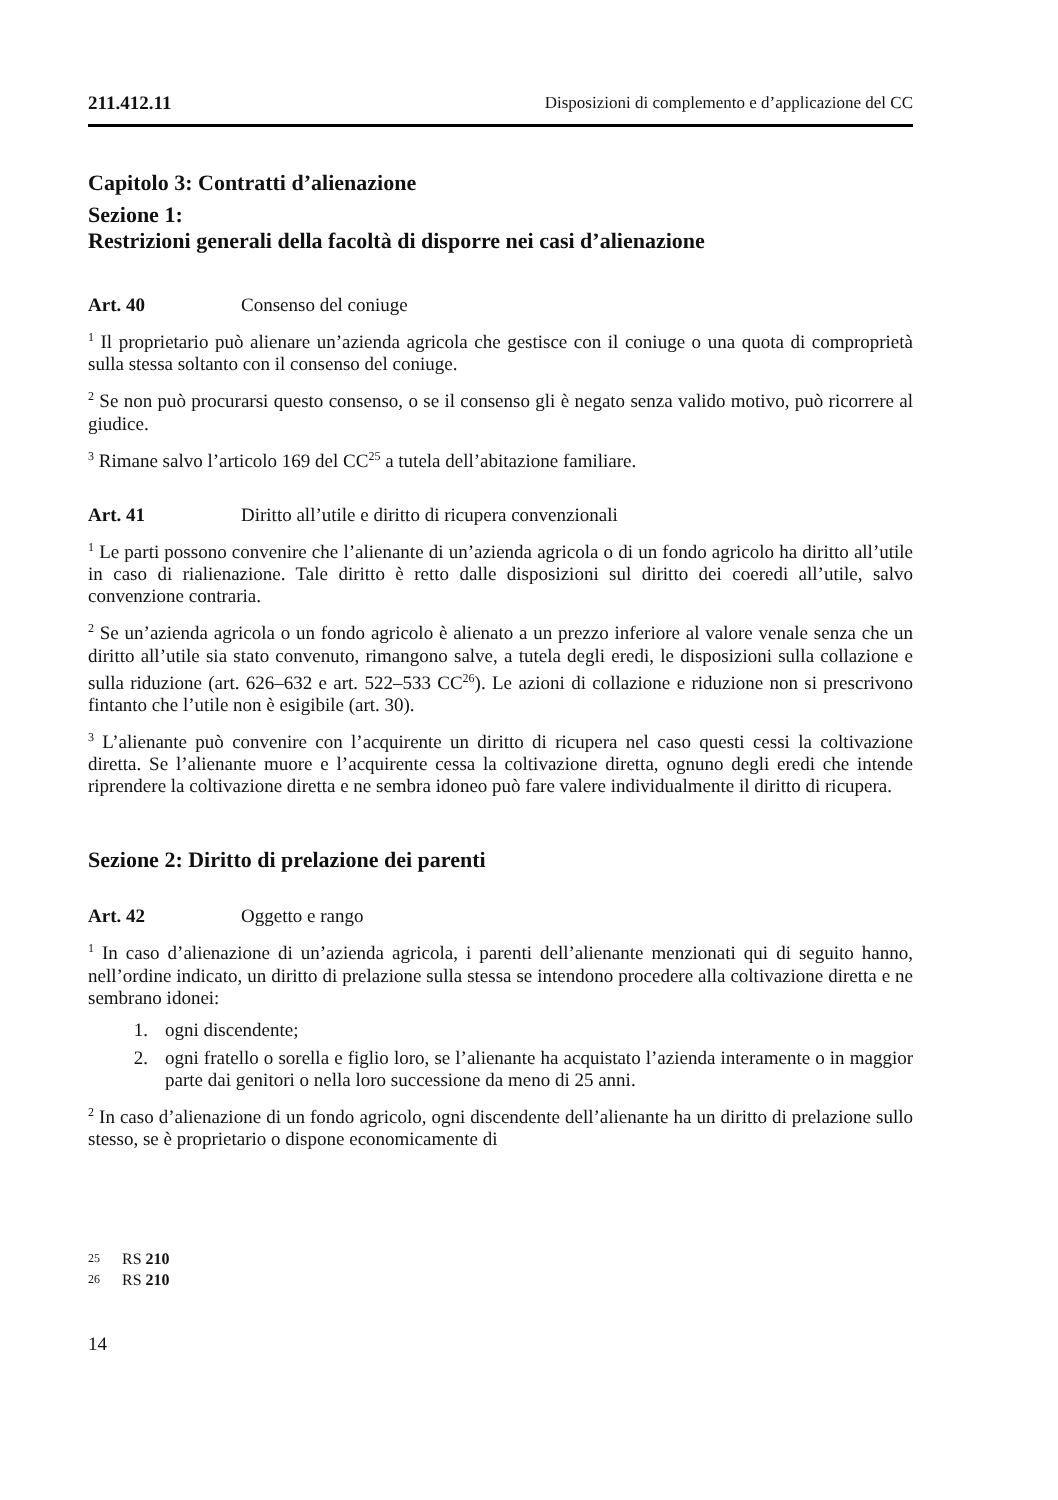211.412.11 Disposizioni di complemento e d’applicazione del CC
Capitolo 3: Contratti d’alienazione
Sezione 1:
Restrizioni generali della facoltà di disporre nei casi d’alienazione
Art. 40 Consenso del coniuge
<sup>1</sup> Il proprietario può alienare un’azienda agricola che gestisce con il coniuge o una quota di comproprietà sulla stessa soltanto con il consenso del coniuge.
<sup>2</sup> Se non può procurarsi questo consenso, o se il consenso gli è negato senza valido motivo, può ricorrere al giudice.
<sup>3</sup> Rimane salvo l’articolo 169 del CC<sup>25</sup> a tutela dell’abitazione familiare.
Art. 41 Diritto all’utile e diritto di ricupera convenzionali
<sup>1</sup> Le parti possono convenire che l’alienante di un’azienda agricola o di un fondo agricolo ha diritto all’utile in caso di rialienazione. Tale diritto è retto dalle disposizioni sul diritto dei coeredi all’utile, salvo convenzione contraria.
<sup>2</sup> Se un’azienda agricola o un fondo agricolo è alienato a un prezzo inferiore al valore venale senza che un diritto all’utile sia stato convenuto, rimangono salve, a tutela degli eredi, le disposizioni sulla collazione e sulla riduzione (art. 626–632 e art. 522–533 CC<sup>26</sup>). Le azioni di collazione e riduzione non si prescrivono fintanto che l’utile non è esigibile (art. 30).
<sup>3</sup> L’alienante può convenire con l’acquirente un diritto di ricupera nel caso questi cessi la coltivazione diretta. Se l’alienante muore e l’acquirente cessa la coltivazione diretta, ognuno degli eredi che intende riprendere la coltivazione diretta e ne sembra idoneo può fare valere individualmente il diritto di ricupera.
Sezione 2: Diritto di prelazione dei parenti
Art. 42 Oggetto e rango
<sup>1</sup> In caso d’alienazione di un’azienda agricola, i parenti dell’alienante menzionati qui di seguito hanno, nell’ordine indicato, un diritto di prelazione sulla stessa se intendono procedere alla coltivazione diretta e ne sembrano idonei:
1. ogni discendente;
2. ogni fratello o sorella e figlio loro, se l’alienante ha acquistato l’azienda interamente o in maggior parte dai genitori o nella loro successione da meno di 25 anni.
<sup>2</sup> In caso d’alienazione di un fondo agricolo, ogni discendente dell’alienante ha un diritto di prelazione sullo stesso, se è proprietario o dispone economicamente di
<sup>25</sup> RS 210
<sup>26</sup> RS 210
14